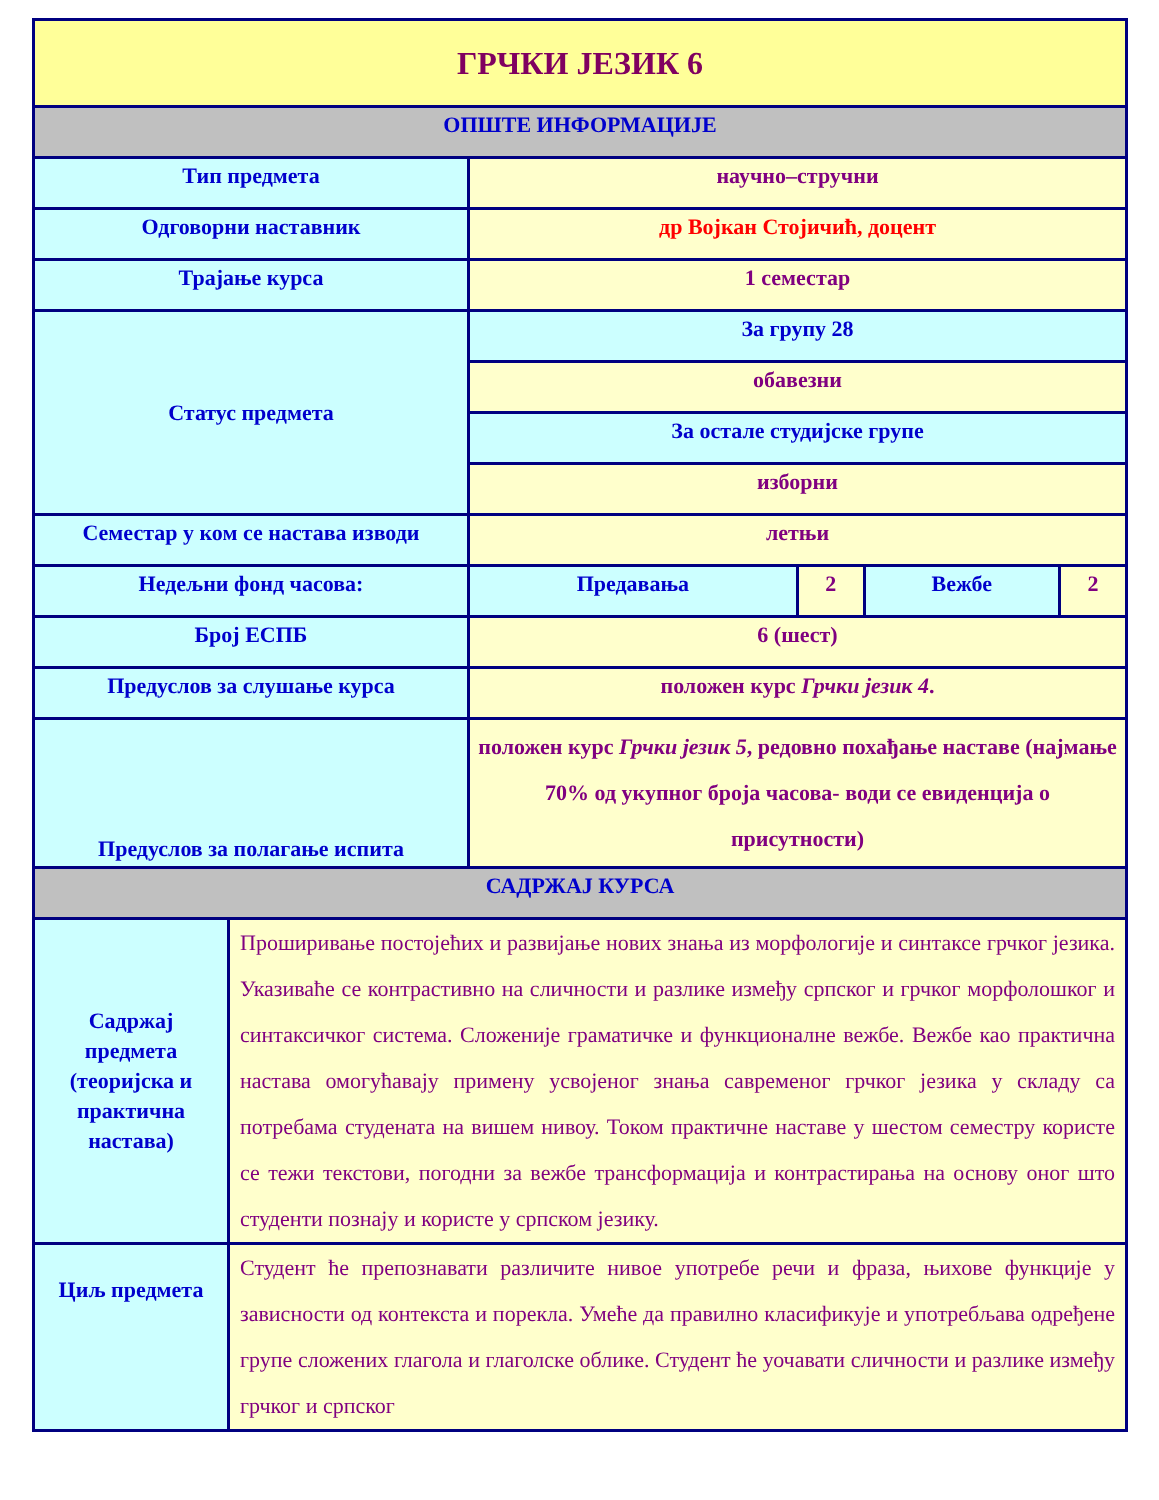| ГРЧКИ ЈЕЗИК 6 | | | | |
| ОПШТЕ ИНФОРМАЦИЈЕ | | | | |
| Тип предмета | научно–стручни | | | |
| Одговорни наставник | др Војкан Стојичић, доцент | | | |
| Трајање курса | 1 семестар | | | |
| Статус предмета | За групу 28 | | | |
| | обавезни | | | |
| | За остале студијске групе | | | |
| | изборни | | | |
| Семестар у ком се настава изводи | летњи | | | |
| Недељни фонд часова: | Предавања | 2 | Вежбе | 2 |
| Број ЕСПБ | 6 (шест) | | | |
| Предуслов за слушање курса | положен курс Грчки језик 4 . | | | |
| Предуслов за полагање испита | положен курс Грчки језик 5 , редовно похађање наставе (најмање 70% од укупног броја часова- води се евиденција о присутности) | | | |
| САДРЖАЈ КУРСА | | | | |
| Садржај предмета (теоријска и практична настава) | Проширивање постојећих и развијање нових знања из морфологије и синтаксе грчког језика. Указиваће се контрастивно на сличности и разлике између српског и грчког морфолошког и синтаксичког система. Сложеније граматичке и функционалне вежбе. Вежбе као практична настава омогућавају примену усвојеног знања савременог грчког језика у складу са потребама студената на вишем нивоу. Током практичне наставе у шестом семестру користе се тежи текстови, погодни за вежбе трансформација и контрастирања на основу оног што студенти познају и користе у српском језику. |
| Циљ предмета | Студент ће препознавати различите нивое употребе речи и фраза, њихове функције у зависности од контекста и порекла. Умеће да правилно класификује и употребљава одређене групе сложених глагола и глаголске облике. Студент ће уочавати сличности и разлике између грчког и српског |